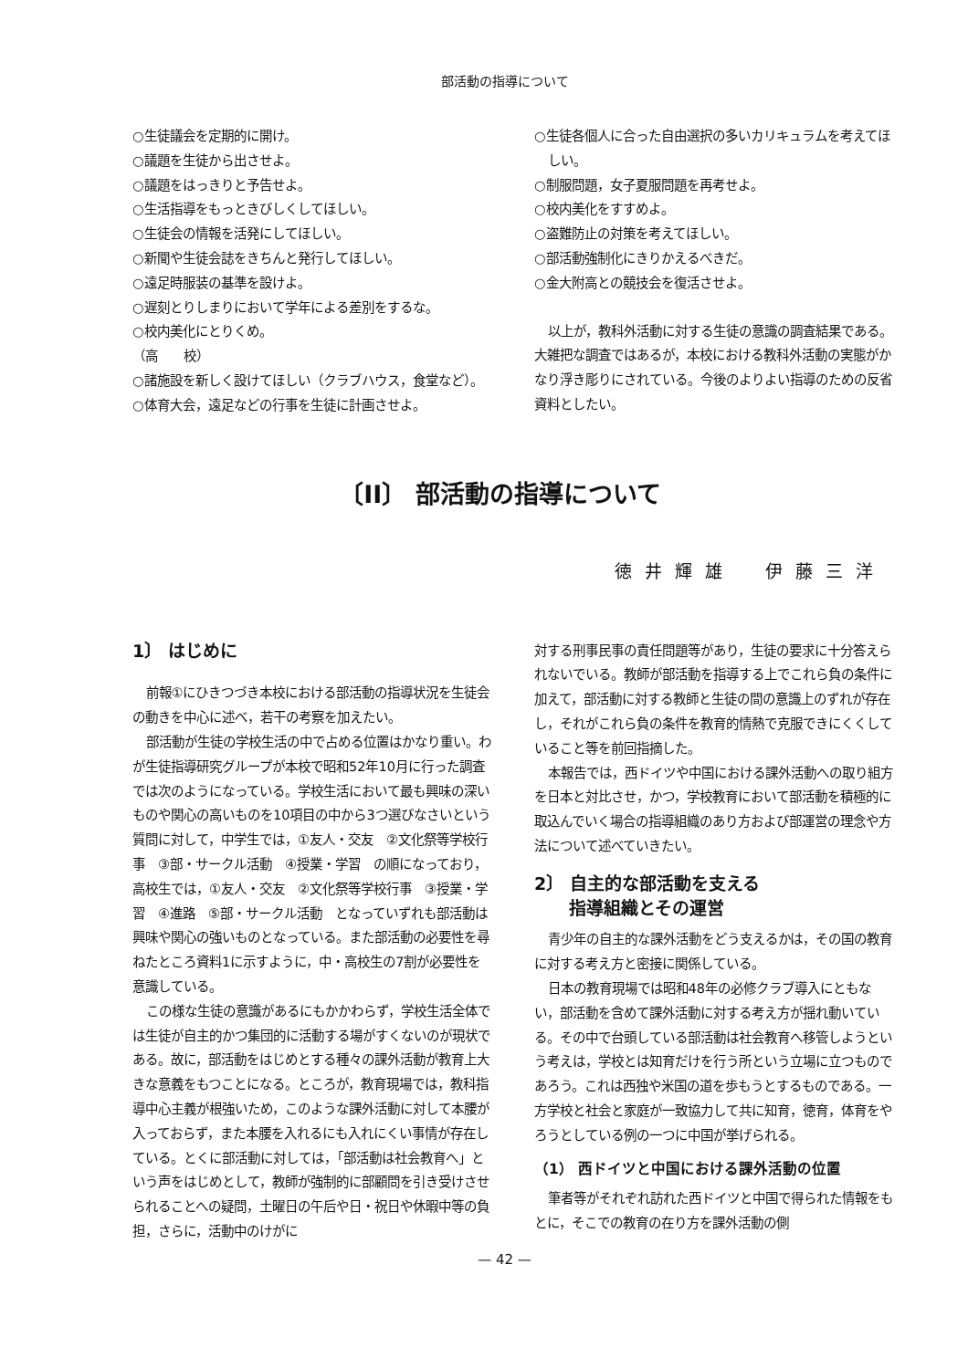部活動の指導について
○生徒議会を定期的に開け。
○議題を生徒から出させよ。
○議題をはっきりと予告せよ。
○生活指導をもっときびしくしてほしい。
○生徒会の情報を活発にしてほしい。
○新聞や生徒会誌をきちんと発行してほしい。
○遠足時服装の基準を設けよ。
○遅刻とりしまりにおいて学年による差別をするな。
○校内美化にとりくめ。
（高　　校）
○諸施設を新しく設けてほしい（クラブハウス，食堂など）。
○体育大会，遠足などの行事を生徒に計画させよ。
○生徒各個人に合った自由選択の多いカリキュラムを考えてほしい。
○制服問題，女子夏服問題を再考せよ。
○校内美化をすすめよ。
○盗難防止の対策を考えてほしい。
○部活動強制化にきりかえるべきだ。
○金大附高との競技会を復活させよ。
以上が，教科外活動に対する生徒の意識の調査結果である。大雑把な調査ではあるが，本校における教科外活動の実態がかなり浮き彫りにされている。今後のよりよい指導のための反省資料としたい。
〔II〕 部活動の指導について
徳井輝雄　伊藤三洋
1〕 はじめに
前報①にひきつづき本校における部活動の指導状況を生徒会の動きを中心に述べ，若干の考察を加えたい。
部活動が生徒の学校生活の中で占める位置はかなり重い。わが生徒指導研究グループが本校で昭和52年10月に行った調査では次のようになっている。学校生活において最も興味の深いものや関心の高いものを10項目の中から3つ選びなさいという質問に対して，中学生では，①友人・交友　②文化祭等学校行事　③部・サークル活動　④授業・学習　の順になっており，高校生では，①友人・交友　②文化祭等学校行事　③授業・学習　④進路　⑤部・サークル活動　となっていずれも部活動は興味や関心の強いものとなっている。また部活動の必要性を尋ねたところ資料1に示すように，中・高校生の7割が必要性を意識している。
この様な生徒の意識があるにもかかわらず，学校生活全体では生徒が自主的かつ集団的に活動する場がすくないのが現状である。故に，部活動をはじめとする種々の課外活動が教育上大きな意義をもつことになる。ところが，教育現場では，教科指導中心主義が根強いため，このような課外活動に対して本腰が入っておらず，また本腰を入れるにも入れにくい事情が存在している。とくに部活動に対しては，「部活動は社会教育へ」という声をはじめとして，教師が強制的に部顧問を引き受けさせられることへの疑問，土曜日の午后や日・祝日や休暇中等の負担，さらに，活動中のけがに
対する刑事民事の責任問題等があり，生徒の要求に十分答えられないでいる。教師が部活動を指導する上でこれら負の条件に加えて，部活動に対する教師と生徒の間の意識上のずれが存在し，それがこれら負の条件を教育的情熱で克服できにくくしていること等を前回指摘した。
本報告では，西ドイツや中国における課外活動への取り組方を日本と対比させ，かつ，学校教育において部活動を積極的に取込んでいく場合の指導組織のあり方および部運営の理念や方法について述べていきたい。
2〕 自主的な部活動を支える
　　指導組織とその運営
青少年の自主的な課外活動をどう支えるかは，その国の教育に対する考え方と密接に関係している。
日本の教育現場では昭和48年の必修クラブ導入にともない，部活動を含めて課外活動に対する考え方が揺れ動いている。その中で台頭している部活動は社会教育へ移管しようという考えは，学校とは知育だけを行う所という立場に立つものであろう。これは西独や米国の道を歩もうとするものである。一方学校と社会と家庭が一致協力して共に知育，徳育，体育をやろうとしている例の一つに中国が挙げられる。
（1） 西ドイツと中国における課外活動の位置
筆者等がそれぞれ訪れた西ドイツと中国で得られた情報をもとに，そこでの教育の在り方を課外活動の側
— 42 —